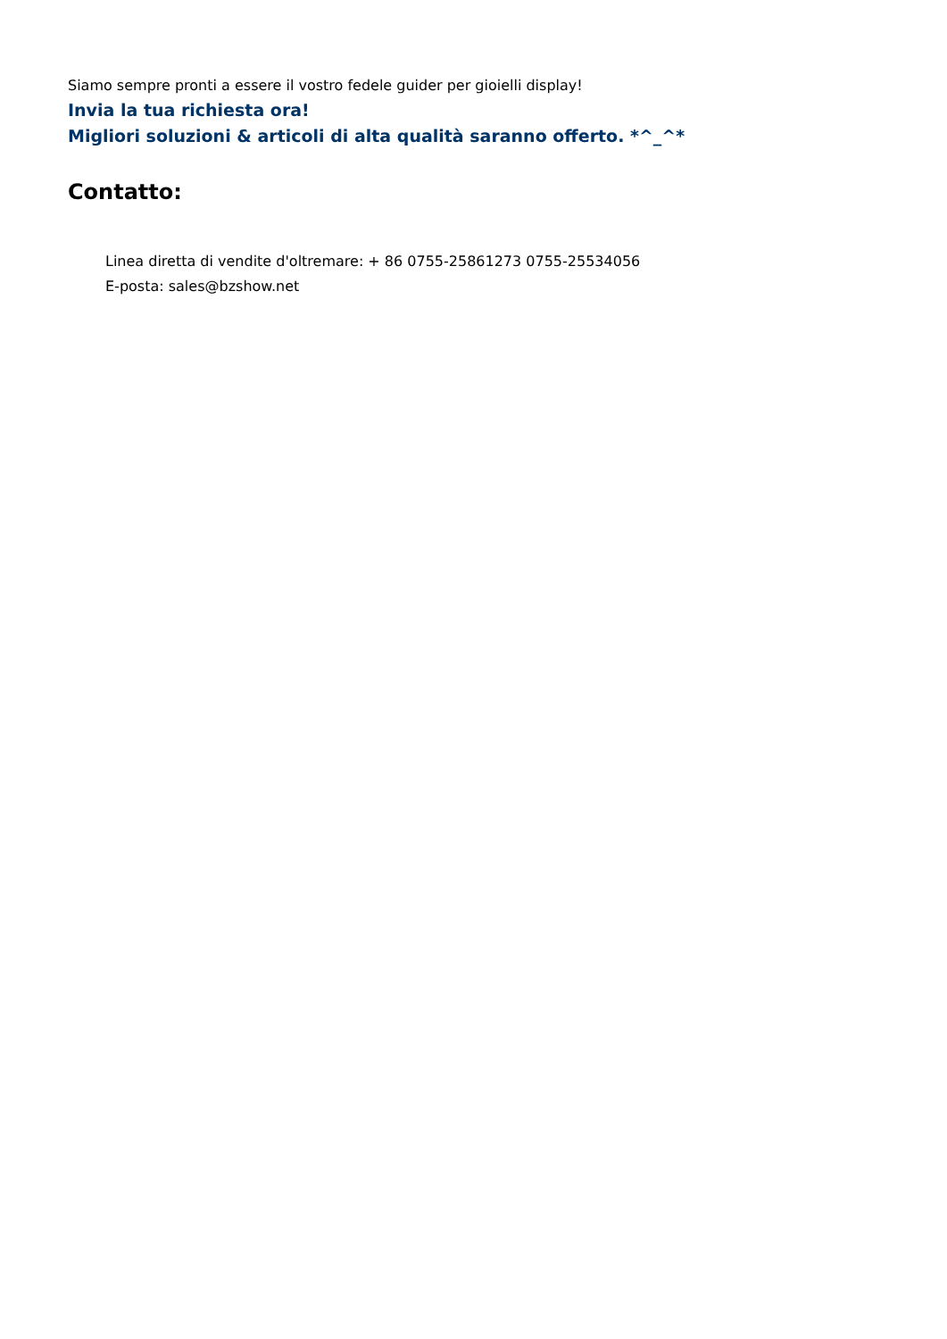Siamo sempre pronti a essere il vostro fedele guider per gioielli display!
Invia la tua richiesta ora!
Migliori soluzioni & articoli di alta qualità saranno offerto. *^_^*
Contatto:
Linea diretta di vendite d'oltremare: + 86 0755-25861273 0755-25534056
E-posta: sales@bzshow.net